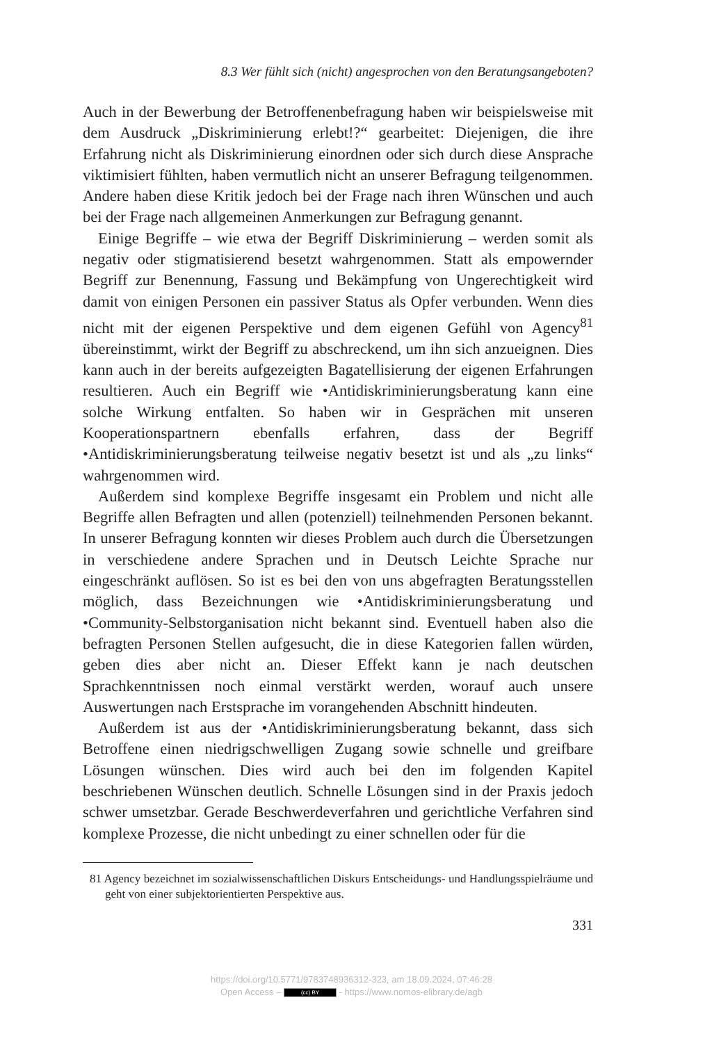8.3 Wer fühlt sich (nicht) angesprochen von den Beratungsangeboten?
Auch in der Bewerbung der Betroffenenbefragung haben wir beispielsweise mit dem Ausdruck „Diskriminierung erlebt!?“ gearbeitet: Diejenigen, die ihre Erfahrung nicht als Diskriminierung einordnen oder sich durch diese Ansprache viktimisiert fühlten, haben vermutlich nicht an unserer Befragung teilgenommen. Andere haben diese Kritik jedoch bei der Frage nach ihren Wünschen und auch bei der Frage nach allgemeinen Anmerkungen zur Befragung genannt.
Einige Begriffe – wie etwa der Begriff Diskriminierung – werden somit als negativ oder stigmatisierend besetzt wahrgenommen. Statt als empowernder Begriff zur Benennung, Fassung und Bekämpfung von Ungerechtigkeit wird damit von einigen Personen ein passiver Status als Opfer verbunden. Wenn dies nicht mit der eigenen Perspektive und dem eigenen Gefühl von Agency<sup>81</sup> übereinstimmt, wirkt der Begriff zu abschreckend, um ihn sich anzueignen. Dies kann auch in der bereits aufgezeigten Bagatellisierung der eigenen Erfahrungen resultieren. Auch ein Begriff wie •Antidiskriminierungsberatung kann eine solche Wirkung entfalten. So haben wir in Gesprächen mit unseren Kooperationspartnern ebenfalls erfahren, dass der Begriff •Antidiskriminierungsberatung teilweise negativ besetzt ist und als „zu links“ wahrgenommen wird.
Außerdem sind komplexe Begriffe insgesamt ein Problem und nicht alle Begriffe allen Befragten und allen (potenziell) teilnehmenden Personen bekannt. In unserer Befragung konnten wir dieses Problem auch durch die Übersetzungen in verschiedene andere Sprachen und in Deutsch Leichte Sprache nur eingeschränkt auflösen. So ist es bei den von uns abgefragten Beratungsstellen möglich, dass Bezeichnungen wie •Antidiskriminierungsberatung und •Community-Selbstorganisation nicht bekannt sind. Eventuell haben also die befragten Personen Stellen aufgesucht, die in diese Kategorien fallen würden, geben dies aber nicht an. Dieser Effekt kann je nach deutschen Sprachkenntnissen noch einmal verstärkt werden, worauf auch unsere Auswertungen nach Erstsprache im vorangehenden Abschnitt hindeuten.
Außerdem ist aus der •Antidiskriminierungsberatung bekannt, dass sich Betroffene einen niedrigschwelligen Zugang sowie schnelle und greifbare Lösungen wünschen. Dies wird auch bei den im folgenden Kapitel beschriebenen Wünschen deutlich. Schnelle Lösungen sind in der Praxis jedoch schwer umsetzbar. Gerade Beschwerdeverfahren und gerichtliche Verfahren sind komplexe Prozesse, die nicht unbedingt zu einer schnellen oder für die
81 Agency bezeichnet im sozialwissenschaftlichen Diskurs Entscheidungs- und Handlungsspielräume und geht von einer subjektorientierten Perspektive aus.
331
https://doi.org/10.5771/9783748936312-323, am 18.09.2024, 07:46:28
Open Access – (cc) BY - https://www.nomos-elibrary.de/agb